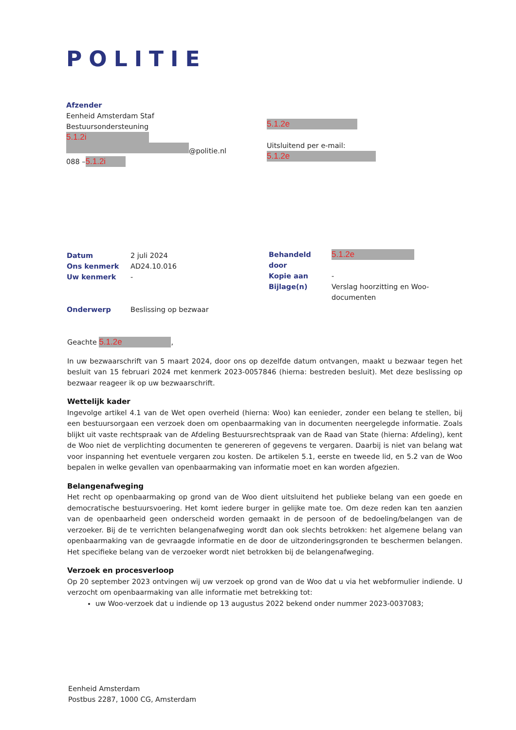POLITIE
Afzender
Eenheid Amsterdam Staf
Bestuursondersteuning
5.1.2i
@politie.nl
088 – 5.1.2i
5.1.2e
Uitsluitend per e-mail:
5.1.2e
| Datum | 2 juli 2024 |
| Ons kenmerk | AD24.10.016 |
| Uw kenmerk | - |
| Behandeld door | 5.1.2e |
| Kopie aan | - |
| Bijlage(n) | Verslag hoorzitting en Woo- documenten |
| Onderwerp | Beslissing op bezwaar |
Geachte 5.1.2e,
In uw bezwaarschrift van 5 maart 2024, door ons op dezelfde datum ontvangen, maakt u bezwaar tegen het besluit van 15 februari 2024 met kenmerk 2023-0057846 (hierna: bestreden besluit). Met deze beslissing op bezwaar reageer ik op uw bezwaarschrift.
Wettelijk kader
Ingevolge artikel 4.1 van de Wet open overheid (hierna: Woo) kan eenieder, zonder een belang te stellen, bij een bestuursorgaan een verzoek doen om openbaarmaking van in documenten neergelegde informatie. Zoals blijkt uit vaste rechtspraak van de Afdeling Bestuursrechtspraak van de Raad van State (hierna: Afdeling), kent de Woo niet de verplichting documenten te genereren of gegevens te vergaren. Daarbij is niet van belang wat voor inspanning het eventuele vergaren zou kosten. De artikelen 5.1, eerste en tweede lid, en 5.2 van de Woo bepalen in welke gevallen van openbaarmaking van informatie moet en kan worden afgezien.
Belangenafweging
Het recht op openbaarmaking op grond van de Woo dient uitsluitend het publieke belang van een goede en democratische bestuursvoering. Het komt iedere burger in gelijke mate toe. Om deze reden kan ten aanzien van de openbaarheid geen onderscheid worden gemaakt in de persoon of de bedoeling/belangen van de verzoeker. Bij de te verrichten belangenafweging wordt dan ook slechts betrokken: het algemene belang van openbaarmaking van de gevraagde informatie en de door de uitzonderingsgronden te beschermen belangen. Het specifieke belang van de verzoeker wordt niet betrokken bij de belangenafweging.
Verzoek en procesverloop
Op 20 september 2023 ontvingen wij uw verzoek op grond van de Woo dat u via het webformulier indiende. U verzocht om openbaarmaking van alle informatie met betrekking tot:
uw Woo-verzoek dat u indiende op 13 augustus 2022 bekend onder nummer 2023-0037083;
Eenheid Amsterdam
Postbus 2287, 1000 CG, Amsterdam